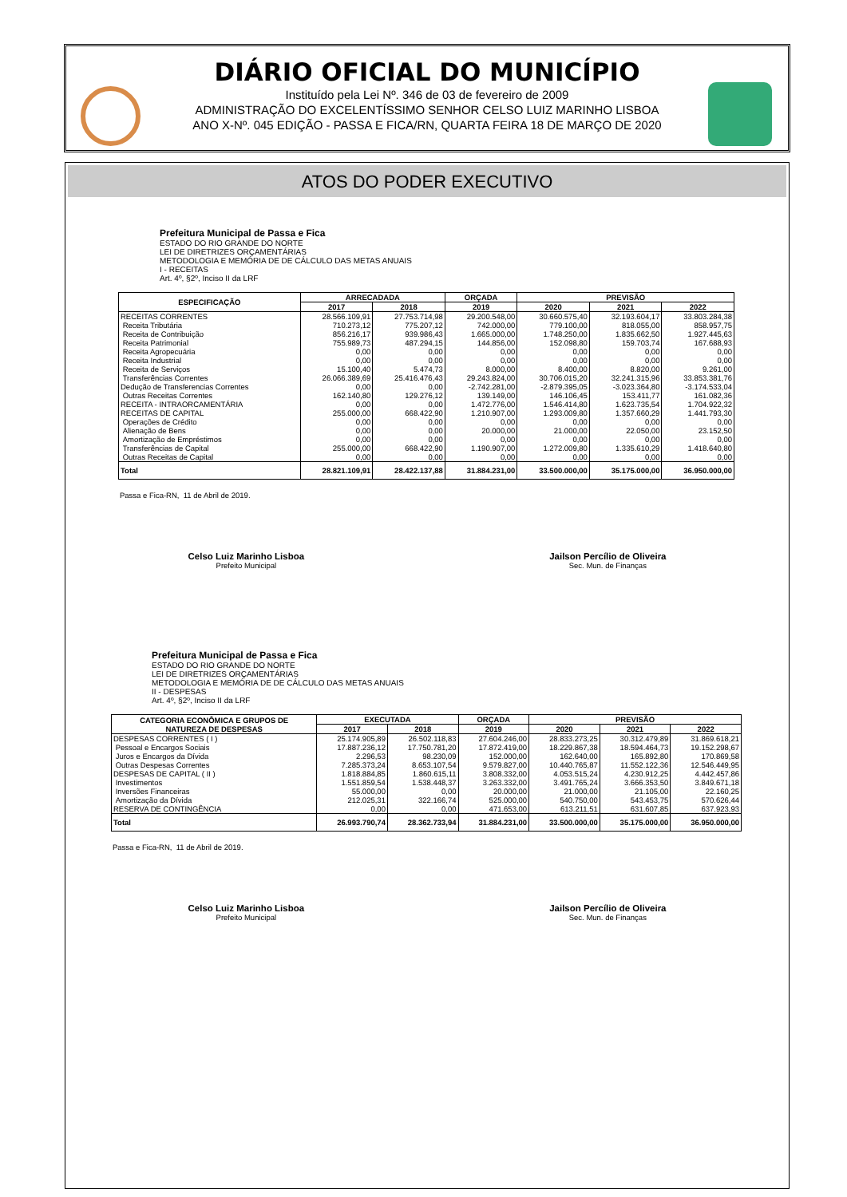DIÁRIO OFICIAL DO MUNICÍPIO
Instituído pela Lei Nº. 346 de 03 de fevereiro de 2009
ADMINISTRAÇÃO DO EXCELENTÍSSIMO SENHOR CELSO LUIZ MARINHO LISBOA
ANO X-Nº. 045 EDIÇÃO - PASSA E FICA/RN, QUARTA FEIRA 18 DE MARÇO DE 2020
ATOS DO PODER EXECUTIVO
Prefeitura Municipal de Passa e Fica
ESTADO DO RIO GRANDE DO NORTE
LEI DE DIRETRIZES ORÇAMENTÁRIAS
METODOLOGIA E MEMÓRIA DE DE CÁLCULO DAS METAS ANUAIS
I - RECEITAS
Art. 4º, §2º, Inciso II da LRF
| ESPECIFICAÇÃO | ARRECADADA | | ORÇADA | PREVISÃO | | |
| --- | --- | --- | --- | --- | --- | --- |
| | 2017 | 2018 | 2019 | 2020 | 2021 | 2022 |
| RECEITAS CORRENTES | 28.566.109,91 | 27.753.714,98 | 29.200.548,00 | 30.660.575,40 | 32.193.604,17 | 33.803.284,38 |
| Receita Tributária | 710.273,12 | 775.207,12 | 742.000,00 | 779.100,00 | 818.055,00 | 858.957,75 |
| Receita de Contribuição | 856.216,17 | 939.986,43 | 1.665.000,00 | 1.748.250,00 | 1.835.662,50 | 1.927.445,63 |
| Receita Patrimonial | 755.989,73 | 487.294,15 | 144.856,00 | 152.098,80 | 159.703,74 | 167.688,93 |
| Receita Agropecuária | 0,00 | 0,00 | 0,00 | 0,00 | 0,00 | 0,00 |
| Receita Industrial | 0,00 | 0,00 | 0,00 | 0,00 | 0,00 | 0,00 |
| Receita de Serviços | 15.100,40 | 5.474,73 | 8.000,00 | 8.400,00 | 8.820,00 | 9.261,00 |
| Transferências Correntes | 26.066.389,69 | 25.416.476,43 | 29.243.824,00 | 30.706.015,20 | 32.241.315,96 | 33.853.381,76 |
| Dedução de Transferencias Correntes | 0,00 | 0,00 | -2.742.281,00 | -2.879.395,05 | -3.023.364,80 | -3.174.533,04 |
| Outras Receitas Correntes | 162.140,80 | 129.276,12 | 139.149,00 | 146.106,45 | 153.411,77 | 161.082,36 |
| RECEITA - INTRAORCAMENTÁRIA | 0,00 | 0,00 | 1.472.776,00 | 1.546.414,80 | 1.623.735,54 | 1.704.922,32 |
| RECEITAS DE CAPITAL | 255.000,00 | 668.422,90 | 1.210.907,00 | 1.293.009,80 | 1.357.660,29 | 1.441.793,30 |
| Operações de Crédito | 0,00 | 0,00 | 0,00 | 0,00 | 0,00 | 0,00 |
| Alienação de Bens | 0,00 | 0,00 | 20.000,00 | 21.000,00 | 22.050,00 | 23.152,50 |
| Amortização de Empréstimos | 0,00 | 0,00 | 0,00 | 0,00 | 0,00 | 0,00 |
| Transferências de Capital | 255.000,00 | 668.422,90 | 1.190.907,00 | 1.272.009,80 | 1.335.610,29 | 1.418.640,80 |
| Outras Receitas de Capital | 0,00 | 0,00 | 0,00 | 0,00 | 0,00 | 0,00 |
| Total | 28.821.109,91 | 28.422.137,88 | 31.884.231,00 | 33.500.000,00 | 35.175.000,00 | 36.950.000,00 |
Passa e Fica-RN, 11 de Abril de 2019.
Celso Luiz Marinho Lisboa
Prefeito Municipal
Jailson Percílio de Oliveira
Sec. Mun. de Finanças
Prefeitura Municipal de Passa e Fica
ESTADO DO RIO GRANDE DO NORTE
LEI DE DIRETRIZES ORÇAMENTÁRIAS
METODOLOGIA E MEMÓRIA DE DE CÁLCULO DAS METAS ANUAIS
II - DESPESAS
Art. 4º, §2º, Inciso II da LRF
| CATEGORIA ECONÔMICA E GRUPOS DE NATUREZA DE DESPESAS | EXECUTADA | | ORÇADA | PREVISÃO | | |
| --- | --- | --- | --- | --- | --- | --- |
| | 2017 | 2018 | 2019 | 2020 | 2021 | 2022 |
| DESPESAS CORRENTES ( I ) | 25.174.905,89 | 26.502.118,83 | 27.604.246,00 | 28.833.273,25 | 30.312.479,89 | 31.869.618,21 |
| Pessoal e Encargos Sociais | 17.887.236,12 | 17.750.781,20 | 17.872.419,00 | 18.229.867,38 | 18.594.464,73 | 19.152.298,67 |
| Juros e Encargos da Dívida | 2.296,53 | 98.230,09 | 152.000,00 | 162.640,00 | 165.892,80 | 170.869,58 |
| Outras Despesas Correntes | 7.285.373,24 | 8.653.107,54 | 9.579.827,00 | 10.440.765,87 | 11.552.122,36 | 12.546.449,95 |
| DESPESAS DE CAPITAL ( II ) | 1.818.884,85 | 1.860.615,11 | 3.808.332,00 | 4.053.515,24 | 4.230.912,25 | 4.442.457,86 |
| Investimentos | 1.551.859,54 | 1.538.448,37 | 3.263.332,00 | 3.491.765,24 | 3.666.353,50 | 3.849.671,18 |
| Inversões Financeiras | 55.000,00 | 0,00 | 20.000,00 | 21.000,00 | 21.105,00 | 22.160,25 |
| Amortização da Dívida | 212.025,31 | 322.166,74 | 525.000,00 | 540.750,00 | 543.453,75 | 570.626,44 |
| RESERVA DE CONTINGÊNCIA | 0,00 | 0,00 | 471.653,00 | 613.211,51 | 631.607,85 | 637.923,93 |
| Total | 26.993.790,74 | 28.362.733,94 | 31.884.231,00 | 33.500.000,00 | 35.175.000,00 | 36.950.000,00 |
Passa e Fica-RN, 11 de Abril de 2019.
Celso Luiz Marinho Lisboa
Prefeito Municipal
Jailson Percílio de Oliveira
Sec. Mun. de Finanças